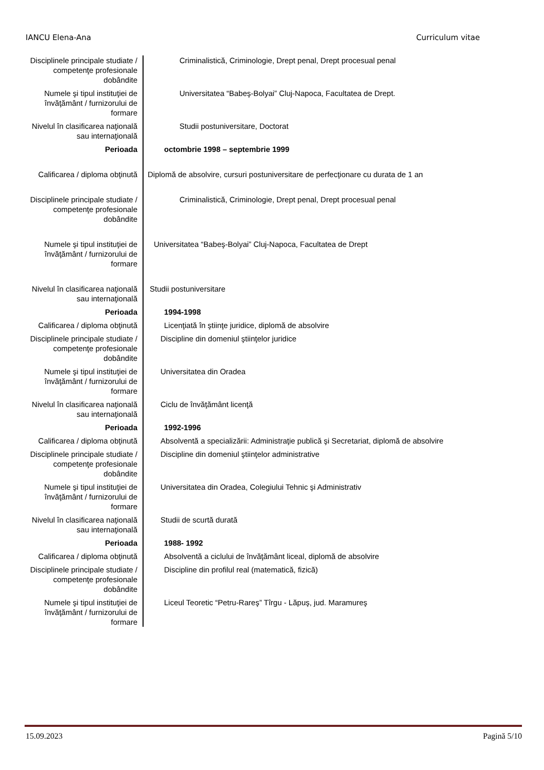IANCU Elena-Ana Curriculum vitae
| Disciplinele principale studiate / competenţe profesionale dobândite | Criminalistică, Criminologie, Drept penal, Drept procesual penal |
| Numele şi tipul instituţiei de învăţământ / furnizorului de formare | Universitatea “Babeş-Bolyai” Cluj-Napoca, Facultatea de Drept. |
| Nivelul în clasificarea naţională sau internaţională | Studii postuniversitare, Doctorat |
| Perioada | octombrie 1998 – septembrie 1999 |
| Calificarea / diploma obţinută | Diplomă de absolvire, cursuri postuniversitare de perfecţionare cu durata de 1 an |
| Disciplinele principale studiate / competenţe profesionale dobândite | Criminalistică, Criminologie, Drept penal, Drept procesual penal |
| Numele şi tipul instituţiei de învăţământ / furnizorului de formare | Universitatea “Babeş-Bolyai” Cluj-Napoca, Facultatea de Drept |
| Nivelul în clasificarea naţională sau internaţională | Studii postuniversitare |
| Perioada | 1994-1998 |
| Calificarea / diploma obţinută | Licenţiată în ştiinţe juridice, diplomă de absolvire |
| Disciplinele principale studiate / competenţe profesionale dobândite | Discipline din domeniul ştiinţelor juridice |
| Numele şi tipul instituţiei de învăţământ / furnizorului de formare | Universitatea din Oradea |
| Nivelul în clasificarea naţională sau internaţională | Ciclu de învăţământ licenţă |
| Perioada | 1992-1996 |
| Calificarea / diploma obţinută | Absolventă a specializării: Administraţie publică şi Secretariat, diplomă de absolvire |
| Disciplinele principale studiate / competenţe profesionale dobândite | Discipline din domeniul ştiinţelor administrative |
| Numele şi tipul instituţiei de învăţământ / furnizorului de formare | Universitatea din Oradea, Colegiului Tehnic şi Administrativ |
| Nivelul în clasificarea naţională sau internaţională | Studii de scurtă durată |
| Perioada | 1988- 1992 |
| Calificarea / diploma obţinută | Absolventă a ciclului de învăţământ liceal, diplomă de absolvire |
| Disciplinele principale studiate / competenţe profesionale dobândite | Discipline din profilul real (matematică, fizică) |
| Numele şi tipul instituţiei de învăţământ / furnizorului de formare | Liceul Teoretic “Petru-Rareş” Tîrgu - Lăpuş, jud. Maramureş |
15.09.2023 Pagină 5/10